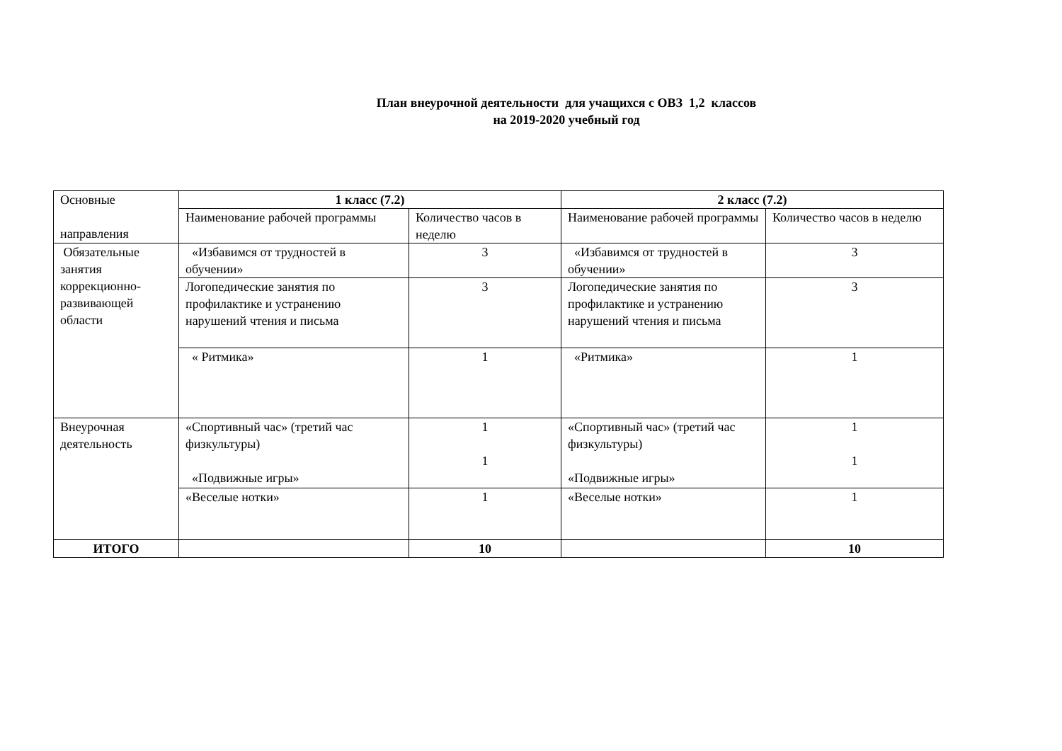План внеурочной деятельности для учащихся с ОВЗ 1,2 классов
на 2019-2020 учебный год
| Основные направления | 1 класс (7.2) | | 2 класс (7.2) | |
| | Наименование рабочей программы | Количество часов в неделю | Наименование рабочей программы | Количество часов в неделю |
| Обязательные занятия коррекционно-развивающей области | «Избавимся от трудностей в обучении» | 3 | «Избавимся от трудностей в обучении» | 3 |
| | Логопедические занятия по профилактике и устранению нарушений чтения и письма | 3 | Логопедические занятия по профилактике и устранению нарушений чтения и письма | 3 |
| | « Ритмика» | 1 | «Ритмика» | 1 |
| Внеурочная деятельность | «Спортивный час» (третий час физкультуры) «Подвижные игры» | 1 1 | «Спортивный час» (третий час физкультуры) «Подвижные игры» | 1 1 |
| | «Веселые нотки» | 1 | «Веселые нотки» | 1 |
| ИТОГО | | 10 | | 10 |